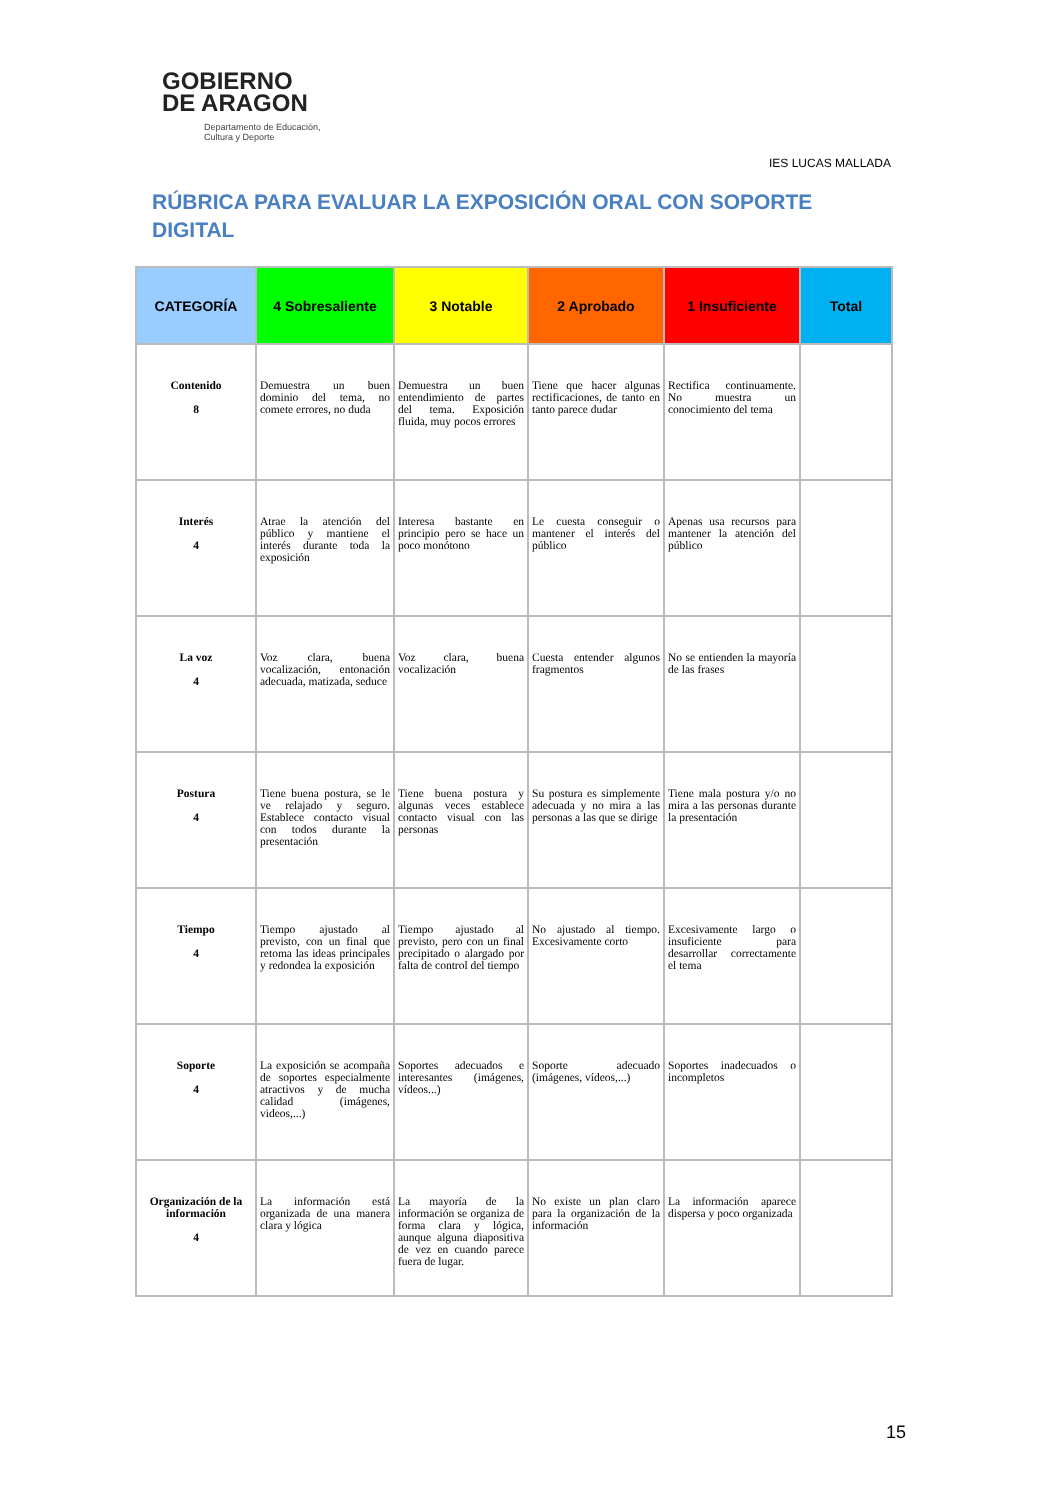GOBIERNO
DE ARAGON
Departamento de Educación,
Cultura y Deporte
IES LUCAS MALLADA
RÚBRICA PARA EVALUAR LA EXPOSICIÓN ORAL CON SOPORTE DIGITAL
| CATEGORÍA | 4 Sobresaliente | 3 Notable | 2 Aprobado | 1 Insuficiente | Total |
| --- | --- | --- | --- | --- | --- |
| Contenido 8 | Demuestra un buen dominio del tema, no comete errores, no duda | Demuestra un buen entendimiento de partes del tema. Exposición fluida, muy pocos errores | Tiene que hacer algunas rectificaciones, de tanto en tanto parece dudar | Rectifica continuamente. No muestra un conocimiento del tema | |
| Interés 4 | Atrae la atención del público y mantiene el interés durante toda la exposición | Interesa bastante en principio pero se hace un poco monótono | Le cuesta conseguir o mantener el interés del público | Apenas usa recursos para mantener la atención del público | |
| La voz 4 | Voz clara, buena vocalización, entonación adecuada, matizada, seduce | Voz clara, buena vocalización | Cuesta entender algunos fragmentos | No se entienden la mayoría de las frases | |
| Postura 4 | Tiene buena postura, se le ve relajado y seguro. Establece contacto visual con todos durante la presentación | Tiene buena postura y algunas veces establece contacto visual con las personas | Su postura es simplemente adecuada y no mira a las personas a las que se dirige | Tiene mala postura y/o no mira a las personas durante la presentación | |
| Tiempo 4 | Tiempo ajustado al previsto, con un final que retoma las ideas principales y redondea la exposición | Tiempo ajustado al previsto, pero con un final precipitado o alargado por falta de control del tiempo | No ajustado al tiempo. Excesivamente corto | Excesivamente largo o insuficiente para desarrollar correctamente el tema | |
| Soporte 4 | La exposición se acompaña de soportes especialmente atractivos y de mucha calidad (imágenes, videos,...) | Soportes adecuados e interesantes (imágenes, vídeos...) | Soporte adecuado (imágenes, vídeos,...) | Soportes inadecuados o incompletos | |
| Organización de la información 4 | La información está organizada de una manera clara y lógica | La mayoría de la información se organiza de forma clara y lógica, aunque alguna diapositiva de vez en cuando parece fuera de lugar. | No existe un plan claro para la organización de la información | La información aparece dispersa y poco organizada | |
15